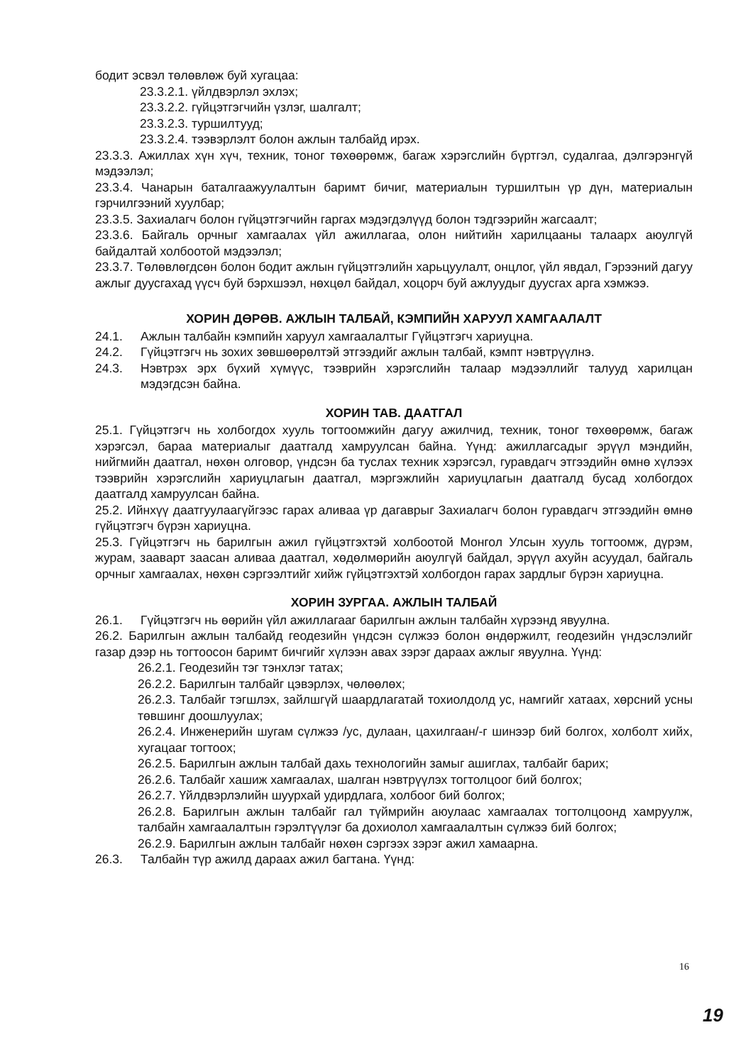бодит эсвэл төлөвлөж буй хугацаа:
23.3.2.1. үйлдвэрлэл эхлэх;
23.3.2.2. гүйцэтгэгчийн үзлэг, шалгалт;
23.3.2.3. туршилтууд;
23.3.2.4. тээвэрлэлт болон ажлын талбайд ирэх.
23.3.3. Ажиллах хүн хүч, техник, тоног төхөөрөмж, багаж хэрэгслийн бүртгэл, судалгаа, дэлгэрэнгүй мэдээлэл;
23.3.4. Чанарын баталгаажуулалтын баримт бичиг, материалын туршилтын үр дүн, материалын гэрчилгээний хуулбар;
23.3.5. Захиалагч болон гүйцэтгэгчийн гаргах мэдэгдэлүүд болон тэдгээрийн жагсаалт;
23.3.6. Байгаль орчныг хамгаалах үйл ажиллагаа, олон нийтийн харилцааны талаарх аюулгүй байдалтай холбоотой мэдээлэл;
23.3.7. Төлөвлөгдсөн болон бодит ажлын гүйцэтгэлийн харьцуулалт, онцлог, үйл явдал, Гэрээний дагуу ажлыг дуусгахад үүсч буй бэрхшээл, нөхцөл байдал, хоцорч буй ажлуудыг дуусгах арга хэмжээ.
ХОРИН ДӨРӨВ. АЖЛЫН ТАЛБАЙ, КЭМПИЙН ХАРУУЛ ХАМГААЛАЛТ
24.1. Ажлын талбайн кэмпийн харуул хамгаалалтыг Гүйцэтгэгч хариуцна.
24.2. Гүйцэтгэгч нь зохих зөвшөөрөлтэй этгээдийг ажлын талбай, кэмпт нэвтрүүлнэ.
24.3. Нэвтрэх эрх бүхий хүмүүс, тээврийн хэрэгслийн талаар мэдээллийг талууд харилцан мэдэгдсэн байна.
ХОРИН ТАВ. ДААТГАЛ
25.1. Гүйцэтгэгч нь холбогдох хууль тогтоомжийн дагуу ажилчид, техник, тоног төхөөрөмж, багаж хэрэгсэл, бараа материалыг даатгалд хамруулсан байна. Үүнд: ажиллагсадыг эрүүл мэндийн, нийгмийн даатгал, нөхөн олговор, үндсэн ба туслах техник хэрэгсэл, гуравдагч этгээдийн өмнө хүлээх тээврийн хэрэгслийн хариуцлагын даатгал, мэргэжлийн хариуцлагын даатгалд бусад холбогдох даатгалд хамруулсан байна.
25.2. Ийнхүү даатгуулаагүйгээс гарах аливаа үр дагаврыг Захиалагч болон гуравдагч этгээдийн өмнө гүйцэтгэгч бүрэн хариуцна.
25.3. Гүйцэтгэгч нь барилгын ажил гүйцэтгэхтэй холбоотой Монгол Улсын хууль тогтоомж, дүрэм, журам, зааварт заасан аливаа даатгал, хөдөлмөрийн аюулгүй байдал, эрүүл ахуйн асуудал, байгаль орчныг хамгаалах, нөхөн сэргээлтийг хийж гүйцэтгэхтэй холбогдон гарах зардлыг бүрэн хариуцна.
ХОРИН ЗУРГАА. АЖЛЫН ТАЛБАЙ
26.1. Гүйцэтгэгч нь өөрийн үйл ажиллагааг барилгын ажлын талбайн хүрээнд явуулна.
26.2. Барилгын ажлын талбайд геодезийн үндсэн сүлжээ болон өндөржилт, геодезийн үндэслэлийг газар дээр нь тогтоосон баримт бичгийг хүлээн авах зэрэг дараах ажлыг явуулна. Үүнд:
26.2.1. Геодезийн тэг тэнхлэг татах;
26.2.2. Барилгын талбайг цэвэрлэх, чөлөөлөх;
26.2.3. Талбайг тэгшлэх, зайлшгүй шаардлагатай тохиолдолд ус, намгийг хатаах, хөрсний усны төвшинг доошлуулах;
26.2.4. Инженерийн шугам сүлжээ /ус, дулаан, цахилгаан/-г шинээр бий болгох, холболт хийх, хугацааг тогтоох;
26.2.5. Барилгын ажлын талбай дахь технологийн замыг ашиглах, талбайг барих;
26.2.6. Талбайг хашиж хамгаалах, шалган нэвтрүүлэх тогтолцоог бий болгох;
26.2.7. Үйлдвэрлэлийн шуурхай удирдлага, холбоог бий болгох;
26.2.8. Барилгын ажлын талбайг гал түймрийн аюулаас хамгаалах тогтолцоонд хамруулж, талбайн хамгаалалтын гэрэлтүүлэг ба дохиолол хамгаалалтын сүлжээ бий болгох;
26.2.9. Барилгын ажлын талбайг нөхөн сэргээх зэрэг ажил хамаарна.
26.3. Талбайн түр ажилд дараах ажил багтана. Үүнд:
16
19